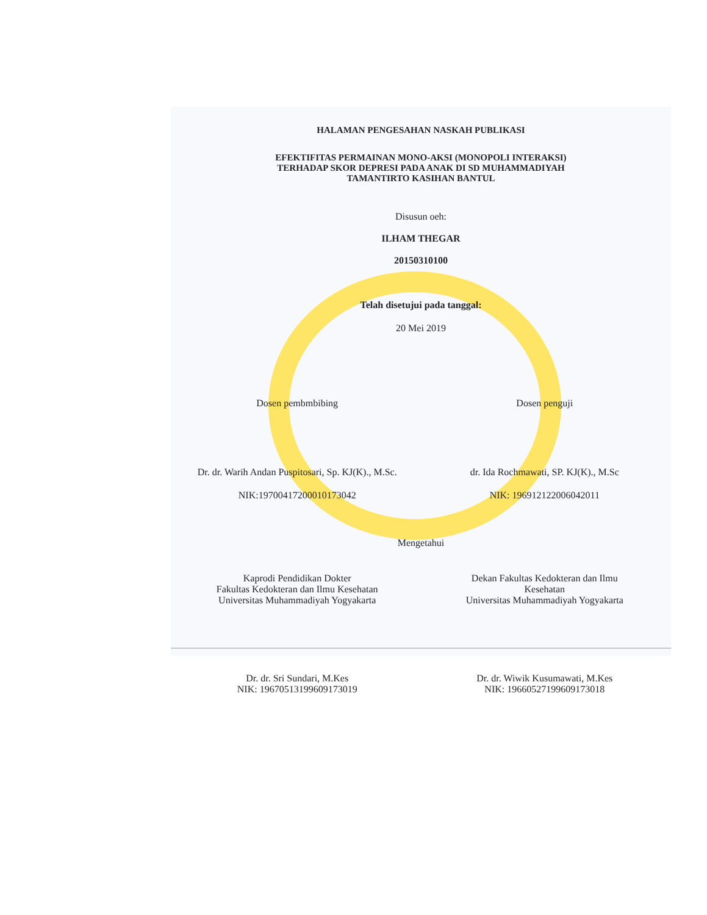HALAMAN PENGESAHAN NASKAH PUBLIKASI
EFEKTIFITAS PERMAINAN MONO-AKSI (MONOPOLI INTERAKSI)
TERHADAP SKOR DEPRESI PADA ANAK DI SD MUHAMMADIYAH
TAMANTIRTO KASIHAN BANTUL
Disusun oeh:
ILHAM THEGAR
20150310100
Telah disetujui pada tanggal:
20 Mei 2019
Dosen pembmbibing Dosen penguji
Dr. dr. Warih Andan Puspitosari, Sp. KJ(K)., M.Sc.
dr. Ida Rochmawati, SP. KJ(K)., M.Sc
NIK:19700417200010173042 NIK: 196912122006042011
Mengetahui
Kaprodi Pendidikan Dokter
Fakultas Kedokteran dan Ilmu Kesehatan
Universitas Muhammadiyah Yogyakarta
Dekan Fakultas Kedokteran dan Ilmu
Kesehatan
Universitas Muhammadiyah Yogyakarta
Dr. dr. Sri Sundari, M.Kes
NIK: 19670513199609173019
Dr. dr. Wiwik Kusumawati, M.Kes
NIK: 19660527199609173018